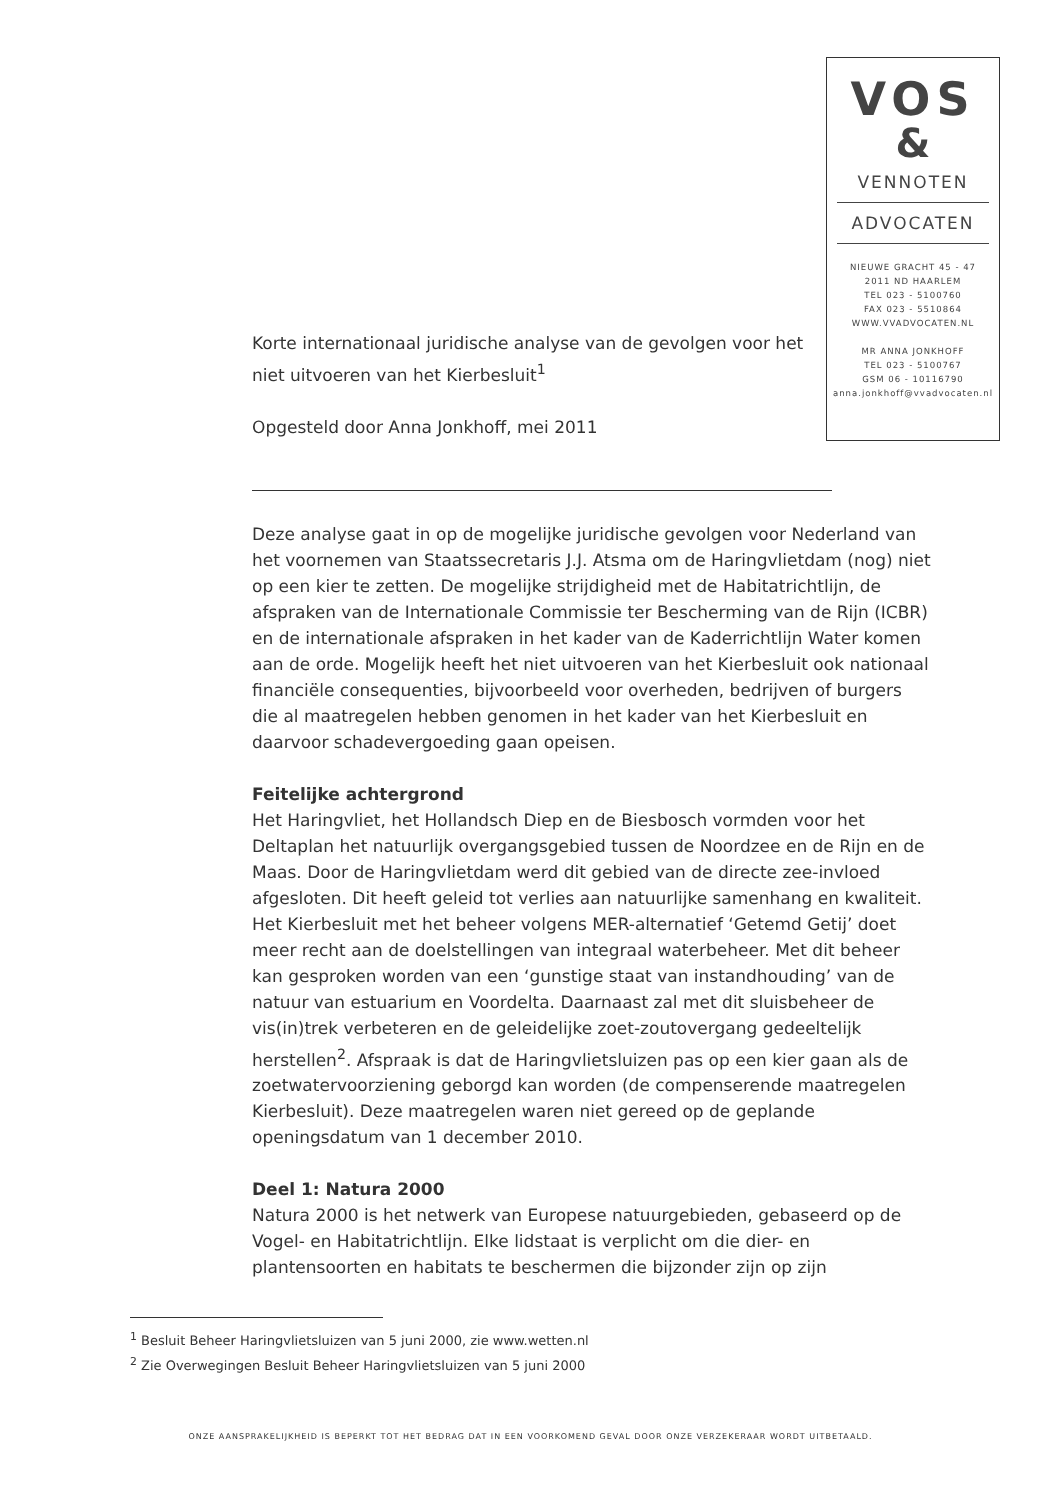VOS
&
VENNOTEN
ADVOCATEN
NIEUWE GRACHT 45 - 47
2011 ND HAARLEM
TEL 023 - 5100760
FAX 023 - 5510864
WWW.VVADVOCATEN.NL
MR ANNA JONKHOFF
TEL 023 - 5100767
GSM 06 - 10116790
anna.jonkhoff@vvadvocaten.nl
Korte internationaal juridische analyse van de gevolgen voor het niet uitvoeren van het Kierbesluit<sup>1</sup>
Opgesteld door Anna Jonkhoff, mei 2011
Deze analyse gaat in op de mogelijke juridische gevolgen voor Nederland van het voornemen van Staatssecretaris J.J. Atsma om de Haringvlietdam (nog) niet op een kier te zetten. De mogelijke strijdigheid met de Habitatrichtlijn, de afspraken van de Internationale Commissie ter Bescherming van de Rijn (ICBR) en de internationale afspraken in het kader van de Kaderrichtlijn Water komen aan de orde. Mogelijk heeft het niet uitvoeren van het Kierbesluit ook nationaal financiële consequenties, bijvoorbeeld voor overheden, bedrijven of burgers die al maatregelen hebben genomen in het kader van het Kierbesluit en daarvoor schadevergoeding gaan opeisen.
Feitelijke achtergrond
Het Haringvliet, het Hollandsch Diep en de Biesbosch vormden voor het Deltaplan het natuurlijk overgangsgebied tussen de Noordzee en de Rijn en de Maas. Door de Haringvlietdam werd dit gebied van de directe zee-invloed afgesloten. Dit heeft geleid tot verlies aan natuurlijke samenhang en kwaliteit. Het Kierbesluit met het beheer volgens MER-alternatief ‘Getemd Getij’ doet meer recht aan de doelstellingen van integraal waterbeheer. Met dit beheer kan gesproken worden van een ‘gunstige staat van instandhouding’ van de natuur van estuarium en Voordelta. Daarnaast zal met dit sluisbeheer de vis(in)trek verbeteren en de geleidelijke zoet-zoutovergang gedeeltelijk herstellen<sup>2</sup>. Afspraak is dat de Haringvlietsluizen pas op een kier gaan als de zoetwatervoorziening geborgd kan worden (de compenserende maatregelen Kierbesluit). Deze maatregelen waren niet gereed op de geplande openingsdatum van 1 december 2010.
Deel 1: Natura 2000
Natura 2000 is het netwerk van Europese natuurgebieden, gebaseerd op de Vogel- en Habitatrichtlijn. Elke lidstaat is verplicht om die dier- en plantensoorten en habitats te beschermen die bijzonder zijn op zijn
<sup>1</sup> Besluit Beheer Haringvlietsluizen van 5 juni 2000, zie www.wetten.nl
<sup>2</sup> Zie Overwegingen Besluit Beheer Haringvlietsluizen van 5 juni 2000
ONZE AANSPRAKELIJKHEID IS BEPERKT TOT HET BEDRAG DAT IN EEN VOORKOMEND GEVAL DOOR ONZE VERZEKERAAR WORDT UITBETAALD.